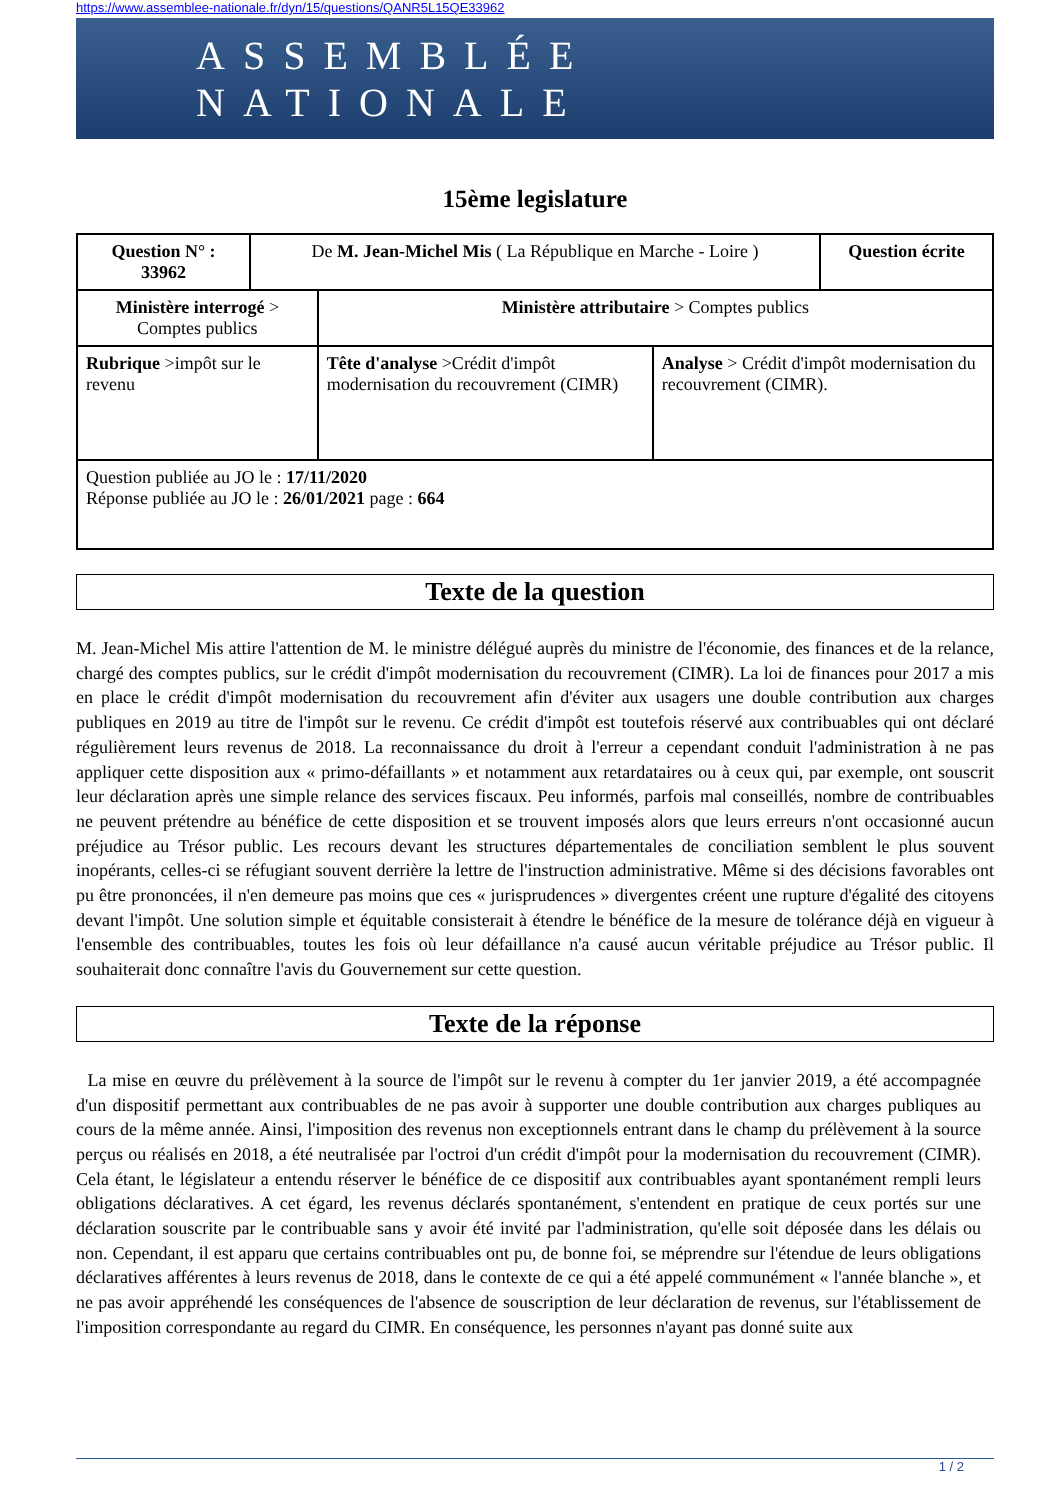https://www.assemblee-nationale.fr/dyn/15/questions/QANR5L15QE33962
ASSEMBLÉE NATIONALE
15ème legislature
| Question N° : 33962 | De M. Jean-Michel Mis ( La République en Marche - Loire ) | | | Question écrite |
| Ministère interrogé > Comptes publics | | Ministère attributaire > Comptes publics | | |
| Rubrique >impôt sur le revenu | | Tête d'analyse >Crédit d'impôt modernisation du recouvrement (CIMR) | Analyse > Crédit d'impôt modernisation du recouvrement (CIMR). | |
| Question publiée au JO le : 17/11/2020 Réponse publiée au JO le : 26/01/2021 page : 664 | | | | |
Texte de la question
M. Jean-Michel Mis attire l'attention de M. le ministre délégué auprès du ministre de l'économie, des finances et de la relance, chargé des comptes publics, sur le crédit d'impôt modernisation du recouvrement (CIMR). La loi de finances pour 2017 a mis en place le crédit d'impôt modernisation du recouvrement afin d'éviter aux usagers une double contribution aux charges publiques en 2019 au titre de l'impôt sur le revenu. Ce crédit d'impôt est toutefois réservé aux contribuables qui ont déclaré régulièrement leurs revenus de 2018. La reconnaissance du droit à l'erreur a cependant conduit l'administration à ne pas appliquer cette disposition aux « primo-défaillants » et notamment aux retardataires ou à ceux qui, par exemple, ont souscrit leur déclaration après une simple relance des services fiscaux. Peu informés, parfois mal conseillés, nombre de contribuables ne peuvent prétendre au bénéfice de cette disposition et se trouvent imposés alors que leurs erreurs n'ont occasionné aucun préjudice au Trésor public. Les recours devant les structures départementales de conciliation semblent le plus souvent inopérants, celles-ci se réfugiant souvent derrière la lettre de l'instruction administrative. Même si des décisions favorables ont pu être prononcées, il n'en demeure pas moins que ces « jurisprudences » divergentes créent une rupture d'égalité des citoyens devant l'impôt. Une solution simple et équitable consisterait à étendre le bénéfice de la mesure de tolérance déjà en vigueur à l'ensemble des contribuables, toutes les fois où leur défaillance n'a causé aucun véritable préjudice au Trésor public. Il souhaiterait donc connaître l'avis du Gouvernement sur cette question.
Texte de la réponse
La mise en œuvre du prélèvement à la source de l'impôt sur le revenu à compter du 1er janvier 2019, a été accompagnée d'un dispositif permettant aux contribuables de ne pas avoir à supporter une double contribution aux charges publiques au cours de la même année. Ainsi, l'imposition des revenus non exceptionnels entrant dans le champ du prélèvement à la source perçus ou réalisés en 2018, a été neutralisée par l'octroi d'un crédit d'impôt pour la modernisation du recouvrement (CIMR). Cela étant, le législateur a entendu réserver le bénéfice de ce dispositif aux contribuables ayant spontanément rempli leurs obligations déclaratives. A cet égard, les revenus déclarés spontanément, s'entendent en pratique de ceux portés sur une déclaration souscrite par le contribuable sans y avoir été invité par l'administration, qu'elle soit déposée dans les délais ou non. Cependant, il est apparu que certains contribuables ont pu, de bonne foi, se méprendre sur l'étendue de leurs obligations déclaratives afférentes à leurs revenus de 2018, dans le contexte de ce qui a été appelé communément « l'année blanche », et ne pas avoir appréhendé les conséquences de l'absence de souscription de leur déclaration de revenus, sur l'établissement de l'imposition correspondante au regard du CIMR. En conséquence, les personnes n'ayant pas donné suite aux
1 / 2